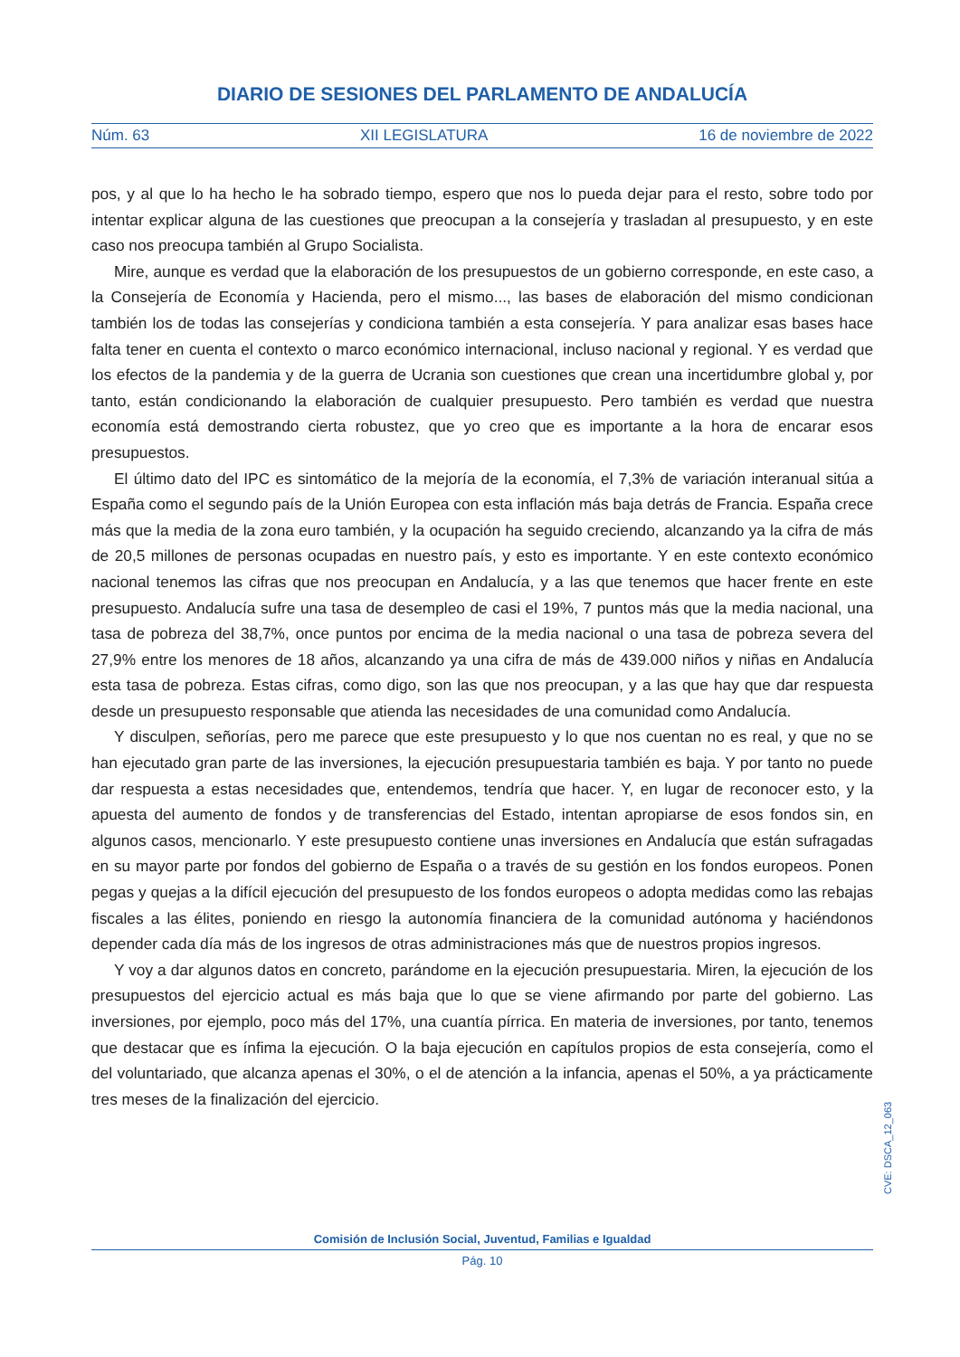DIARIO DE SESIONES DEL PARLAMENTO DE ANDALUCÍA
Núm. 63 XII LEGISLATURA 16 de noviembre de 2022
pos, y al que lo ha hecho le ha sobrado tiempo, espero que nos lo pueda dejar para el resto, sobre todo por intentar explicar alguna de las cuestiones que preocupan a la consejería y trasladan al presupuesto, y en este caso nos preocupa también al Grupo Socialista.
Mire, aunque es verdad que la elaboración de los presupuestos de un gobierno corresponde, en este caso, a la Consejería de Economía y Hacienda, pero el mismo..., las bases de elaboración del mismo condicionan también los de todas las consejerías y condiciona también a esta consejería. Y para analizar esas bases hace falta tener en cuenta el contexto o marco económico internacional, incluso nacional y regional. Y es verdad que los efectos de la pandemia y de la guerra de Ucrania son cuestiones que crean una incertidumbre global y, por tanto, están condicionando la elaboración de cualquier presupuesto. Pero también es verdad que nuestra economía está demostrando cierta robustez, que yo creo que es importante a la hora de encarar esos presupuestos.
El último dato del IPC es sintomático de la mejoría de la economía, el 7,3% de variación interanual sitúa a España como el segundo país de la Unión Europea con esta inflación más baja detrás de Francia. España crece más que la media de la zona euro también, y la ocupación ha seguido creciendo, alcanzando ya la cifra de más de 20,5 millones de personas ocupadas en nuestro país, y esto es importante. Y en este contexto económico nacional tenemos las cifras que nos preocupan en Andalucía, y a las que tenemos que hacer frente en este presupuesto. Andalucía sufre una tasa de desempleo de casi el 19%, 7 puntos más que la media nacional, una tasa de pobreza del 38,7%, once puntos por encima de la media nacional o una tasa de pobreza severa del 27,9% entre los menores de 18 años, alcanzando ya una cifra de más de 439.000 niños y niñas en Andalucía esta tasa de pobreza. Estas cifras, como digo, son las que nos preocupan, y a las que hay que dar respuesta desde un presupuesto responsable que atienda las necesidades de una comunidad como Andalucía.
Y disculpen, señorías, pero me parece que este presupuesto y lo que nos cuentan no es real, y que no se han ejecutado gran parte de las inversiones, la ejecución presupuestaria también es baja. Y por tanto no puede dar respuesta a estas necesidades que, entendemos, tendría que hacer. Y, en lugar de reconocer esto, y la apuesta del aumento de fondos y de transferencias del Estado, intentan apropiarse de esos fondos sin, en algunos casos, mencionarlo. Y este presupuesto contiene unas inversiones en Andalucía que están sufragadas en su mayor parte por fondos del gobierno de España o a través de su gestión en los fondos europeos. Ponen pegas y quejas a la difícil ejecución del presupuesto de los fondos europeos o adopta medidas como las rebajas fiscales a las élites, poniendo en riesgo la autonomía financiera de la comunidad autónoma y haciéndonos depender cada día más de los ingresos de otras administraciones más que de nuestros propios ingresos.
Y voy a dar algunos datos en concreto, parándome en la ejecución presupuestaria. Miren, la ejecución de los presupuestos del ejercicio actual es más baja que lo que se viene afirmando por parte del gobierno. Las inversiones, por ejemplo, poco más del 17%, una cuantía pírrica. En materia de inversiones, por tanto, tenemos que destacar que es ínfima la ejecución. O la baja ejecución en capítulos propios de esta consejería, como el del voluntariado, que alcanza apenas el 30%, o el de atención a la infancia, apenas el 50%, a ya prácticamente tres meses de la finalización del ejercicio.
CVE: DSCA_12_063
Comisión de Inclusión Social, Juventud, Familias e Igualdad
Pág. 10